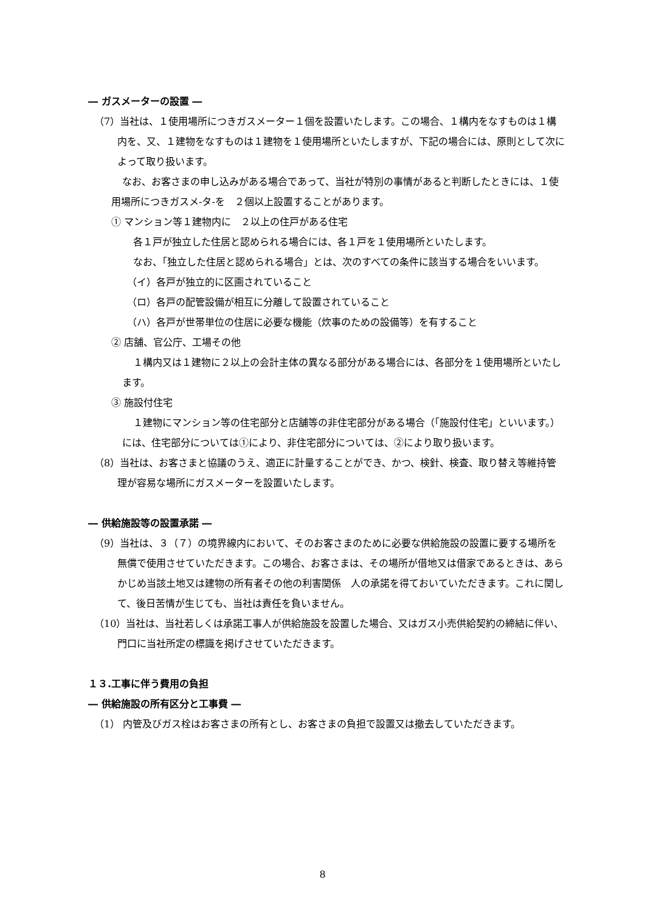― ガスメーターの設置 ―
（7）当社は、１使用場所につきガスメーター１個を設置いたします。この場合、１構内をなすものは１構内を、又、１建物をなすものは１建物を１使用場所といたしますが、下記の場合には、原則として次によって取り扱います。
なお、お客さまの申し込みがある場合であって、当社が特別の事情があると判断したときには、１使用場所につきガスメ-タ-を　２個以上設置することがあります。
① マンション等１建物内に　２以上の住戸がある住宅
各１戸が独立した住居と認められる場合には、各１戸を１使用場所といたします。
なお、「独立した住居と認められる場合」とは、次のすべての条件に該当する場合をいいます。
（イ）各戸が独立的に区画されていること
（ロ）各戸の配管設備が相互に分離して設置されていること
（ハ）各戸が世帯単位の住居に必要な機能（炊事のための設備等）を有すること
② 店舗、官公庁、工場その他
１構内又は１建物に２以上の会計主体の異なる部分がある場合には、各部分を１使用場所といたします。
③ 施設付住宅
１建物にマンション等の住宅部分と店舗等の非住宅部分がある場合（「施設付住宅」といいます。）には、住宅部分については①により、非住宅部分については、②により取り扱います。
（8）当社は、お客さまと協議のうえ、適正に計量することができ、かつ、検針、検査、取り替え等維持管理が容易な場所にガスメーターを設置いたします。
― 供給施設等の設置承諾 ―
（9）当社は、３（７）の境界線内において、そのお客さまのために必要な供給施設の設置に要する場所を無償で使用させていただきます。この場合、お客さまは、その場所が借地又は借家であるときは、あらかじめ当該土地又は建物の所有者その他の利害関係　人の承諾を得ておいていただきます。これに関して、後日苦情が生じても、当社は責任を負いません。
（10）当社は、当社若しくは承諾工事人が供給施設を設置した場合、又はガス小売供給契約の締結に伴い、門口に当社所定の標識を掲げさせていただきます。
１３.工事に伴う費用の負担
― 供給施設の所有区分と工事費 ―
（1） 内管及びガス栓はお客さまの所有とし、お客さまの負担で設置又は撤去していただきます。
8